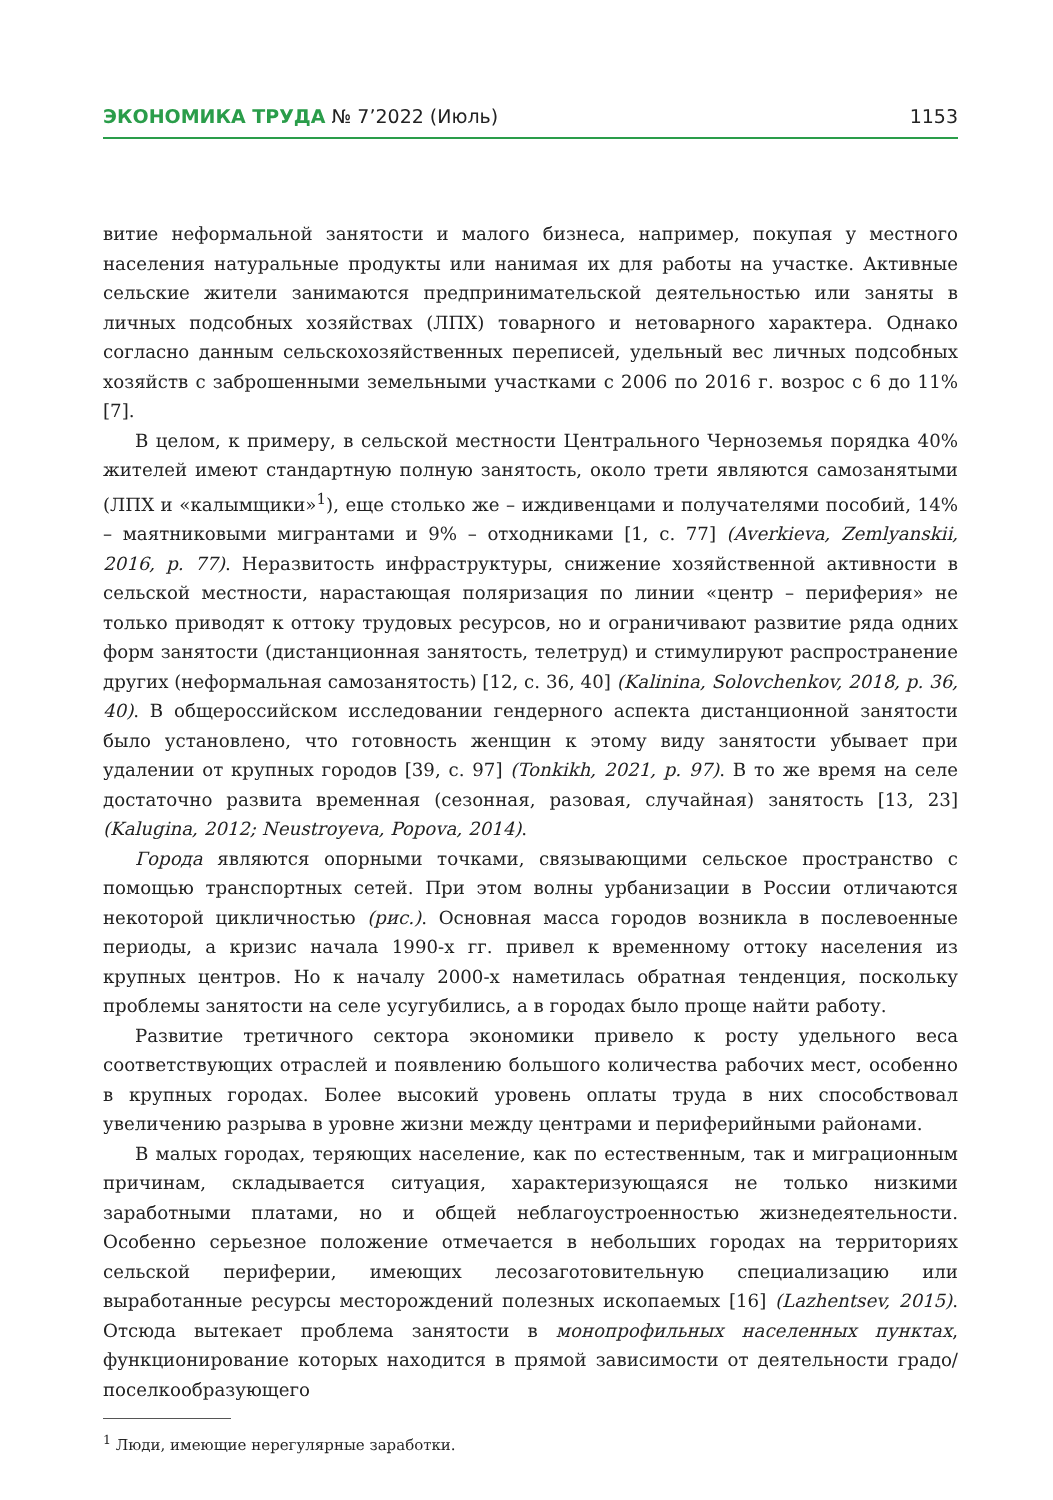ЭКОНОМИКА ТРУДА № 7’2022 (Июль) 1153
витие неформальной занятости и малого бизнеса, например, покупая у местного населения натуральные продукты или нанимая их для работы на участке. Активные сельские жители занимаются предпринимательской деятельностью или заняты в личных подсобных хозяйствах (ЛПХ) товарного и нетоварного характера. Однако согласно данным сельскохозяйственных переписей, удельный вес личных подсобных хозяйств с заброшенными земельными участками с 2006 по 2016 г. возрос с 6 до 11% [7].
В целом, к примеру, в сельской местности Центрального Черноземья порядка 40% жителей имеют стандартную полную занятость, около трети являются самозанятыми (ЛПХ и «калымщики»<sup>1</sup>), еще столько же – иждивенцами и получателями пособий, 14% – маятниковыми мигрантами и 9% – отходниками [1, с. 77] (Averkieva, Zemlyanskii, 2016, p. 77). Неразвитость инфраструктуры, снижение хозяйственной активности в сельской местности, нарастающая поляризация по линии «центр – периферия» не только приводят к оттоку трудовых ресурсов, но и ограничивают развитие ряда одних форм занятости (дистанционная занятость, телетруд) и стимулируют распространение других (неформальная самозанятость) [12, с. 36, 40] (Kalinina, Solovchenkov, 2018, p. 36, 40). В общероссийском исследовании гендерного аспекта дистанционной занятости было установлено, что готовность женщин к этому виду занятости убывает при удалении от крупных городов [39, с. 97] (Tonkikh, 2021, p. 97). В то же время на селе достаточно развита временная (сезонная, разовая, случайная) занятость [13, 23] (Kalugina, 2012; Neustroyeva, Popova, 2014).
Города являются опорными точками, связывающими сельское пространство с помощью транспортных сетей. При этом волны урбанизации в России отличаются некоторой цикличностью (рис.). Основная масса городов возникла в послевоенные периоды, а кризис начала 1990-х гг. привел к временному оттоку населения из крупных центров. Но к началу 2000-х наметилась обратная тенденция, поскольку проблемы занятости на селе усугубились, а в городах было проще найти работу.
Развитие третичного сектора экономики привело к росту удельного веса соответствующих отраслей и появлению большого количества рабочих мест, особенно в крупных городах. Более высокий уровень оплаты труда в них способствовал увеличению разрыва в уровне жизни между центрами и периферийными районами.
В малых городах, теряющих население, как по естественным, так и миграционным причинам, складывается ситуация, характеризующаяся не только низкими заработными платами, но и общей неблагоустроенностью жизнедеятельности. Особенно серьезное положение отмечается в небольших городах на территориях сельской периферии, имеющих лесозаготовительную специализацию или выработанные ресурсы месторождений полезных ископаемых [16] (Lazhentsev, 2015). Отсюда вытекает проблема занятости в монопрофильных населенных пунктах, функционирование которых находится в прямой зависимости от деятельности градо/поселкообразующего
<sup>1</sup> Люди, имеющие нерегулярные заработки.